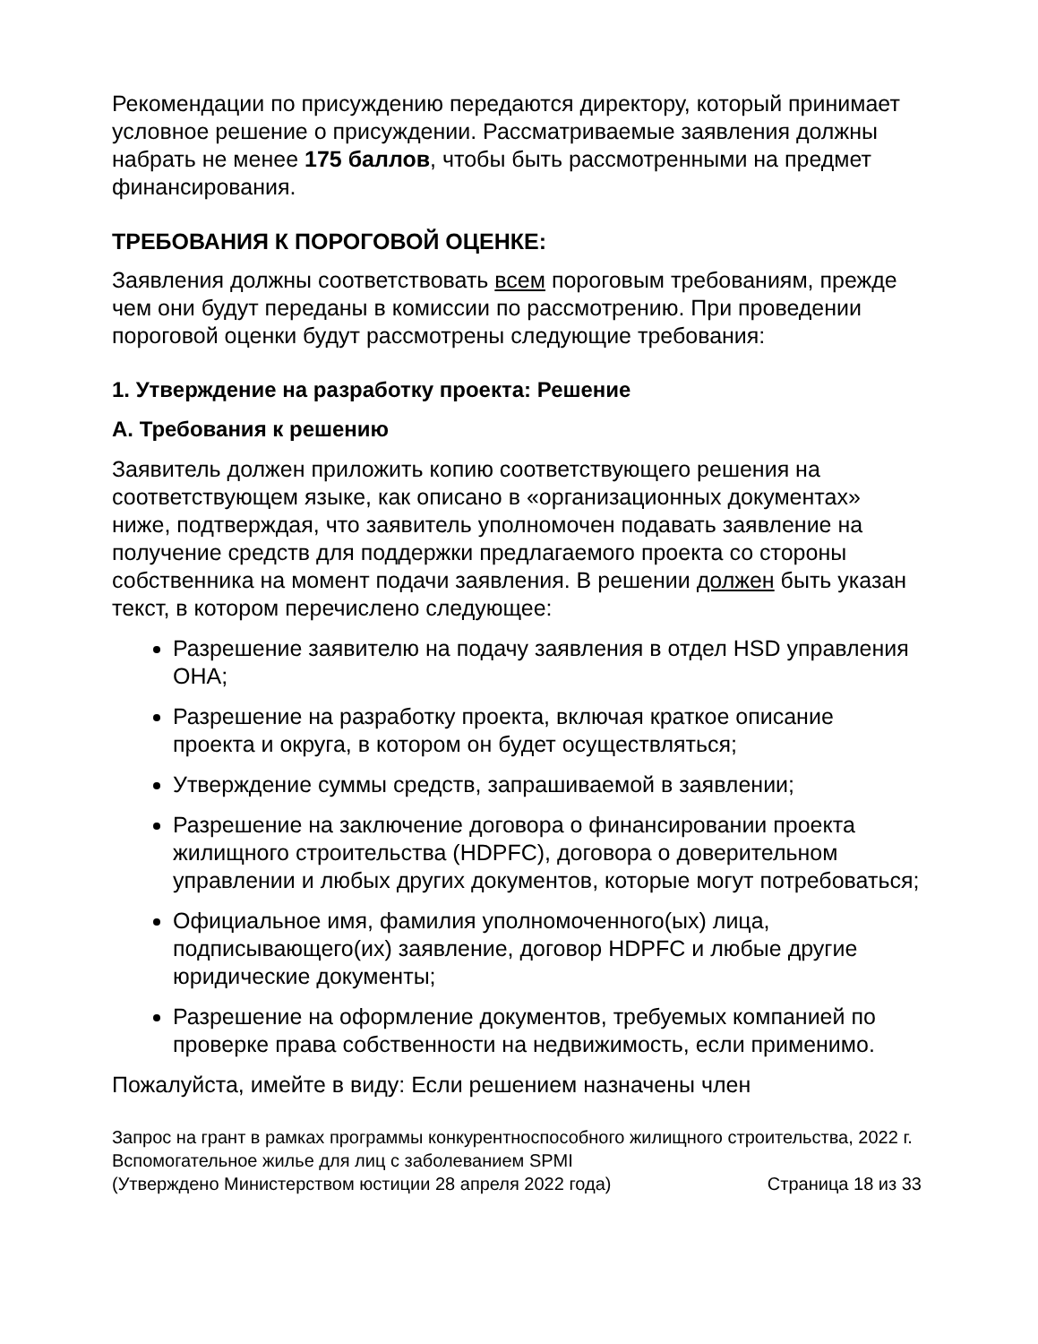Рекомендации по присуждению передаются директору, который принимает условное решение о присуждении. Рассматриваемые заявления должны набрать не менее 175 баллов, чтобы быть рассмотренными на предмет финансирования.
ТРЕБОВАНИЯ К ПОРОГОВОЙ ОЦЕНКЕ:
Заявления должны соответствовать всем пороговым требованиям, прежде чем они будут переданы в комиссии по рассмотрению. При проведении пороговой оценки будут рассмотрены следующие требования:
1. Утверждение на разработку проекта: Решение
A. Требования к решению
Заявитель должен приложить копию соответствующего решения на соответствующем языке, как описано в «организационных документах» ниже, подтверждая, что заявитель уполномочен подавать заявление на получение средств для поддержки предлагаемого проекта со стороны собственника на момент подачи заявления. В решении должен быть указан текст, в котором перечислено следующее:
Разрешение заявителю на подачу заявления в отдел HSD управления OHA;
Разрешение на разработку проекта, включая краткое описание проекта и округа, в котором он будет осуществляться;
Утверждение суммы средств, запрашиваемой в заявлении;
Разрешение на заключение договора о финансировании проекта жилищного строительства (HDPFC), договора о доверительном управлении и любых других документов, которые могут потребоваться;
Официальное имя, фамилия уполномоченного(ых) лица, подписывающего(их) заявление, договор HDPFC и любые другие юридические документы;
Разрешение на оформление документов, требуемых компанией по проверке права собственности на недвижимость, если применимо.
Пожалуйста, имейте в виду: Если решением назначены член
Запрос на грант в рамках программы конкурентноспособного жилищного строительства, 2022 г.
Вспомогательное жилье для лиц с заболеванием SPMI
(Утверждено Министерством юстиции 28 апреля 2022 года) Страница 18 из 33